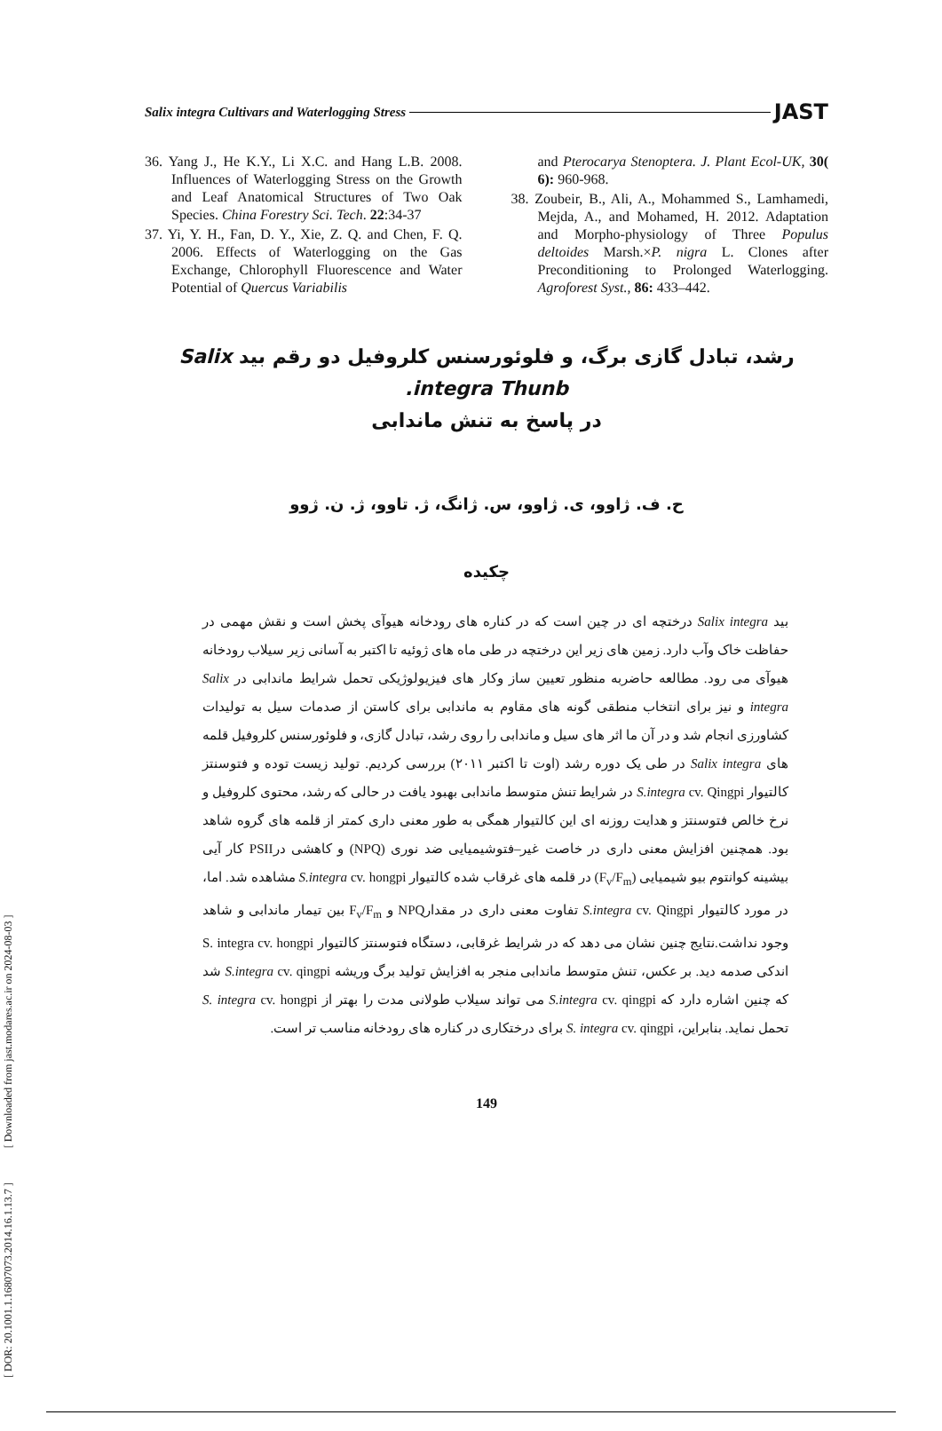[ DOR: 20.1001.1.16807073.2014.16.1.13.7 ] [ Downloaded from jast.modares.ac.ir on 2024-08-03 ]
Salix integra Cultivars and Waterlogging Stress JAST
36. Yang J., He K.Y., Li X.C. and Hang L.B. 2008. Influences of Waterlogging Stress on the Growth and Leaf Anatomical Structures of Two Oak Species. China Forestry Sci. Tech. 22:34-37
37. Yi, Y. H., Fan, D. Y., Xie, Z. Q. and Chen, F. Q. 2006. Effects of Waterlogging on the Gas Exchange, Chlorophyll Fluorescence and Water Potential of Quercus Variabilis
and Pterocarya Stenoptera. J. Plant Ecol-UK, 30( 6): 960-968.
38. Zoubeir, B., Ali, A., Mohammed S., Lamhamedi, Mejda, A., and Mohamed, H. 2012. Adaptation and Morpho-physiology of Three Populus deltoides Marsh.×P. nigra L. Clones after Preconditioning to Prolonged Waterlogging. Agroforest Syst., 86: 433–442.
رشد، تبادل گازی برگ، و فلوئورسنس کلروفیل دو رقم بید Salix integra Thunb.
در پاسخ به تنش ماندابی
ح. ف. ژاوو، ی. ژاوو، س. ژانگ، ژ. تاوو، ژ. ن. ژوو
چکیده
بید Salix integra درختچه ای در چین است که در کناره های رودخانه هیوآی پخش است و نقش مهمی در حفاظت خاک وآب دارد. زمین های زیر این درختچه در طی ماه های ژوئیه تا اکتبر به آسانی زیر سیلاب رودخانه هیوآی می رود. مطالعه حاضربه منظور تعیین ساز وکار های فیزیولوژیکی تحمل شرایط ماندابی در Salix integra و نیز برای انتخاب منطقی گونه های مقاوم به ماندابی برای کاستن از صدمات سیل به تولیدات کشاورزی انجام شد و در آن ما اثر های سیل و ماندابی را روی رشد، تبادل گازی، و فلوئورسنس کلروفیل قلمه های Salix integra در طی یک دوره رشد (اوت تا اکتبر ۲۰۱۱) بررسی کردیم. تولید زیست توده و فتوسنتز کالتیوار S.integra cv. Qingpi در شرایط تنش متوسط ماندابی بهبود یافت در حالی که رشد، محتوی کلروفیل و نرخ خالص فتوسنتز و هدایت روزنه ای این کالتیوار همگی به طور معنی داری کمتر از قلمه های گروه شاهد بود. همچنین افزایش معنی داری در خاصت غیر–فتوشیمیایی ضد نوری (NPQ) و کاهشی درPSII کار آیی بیشینه کوانتوم بیو شیمیایی (F<sub>v</sub>/F<sub>m</sub>) در قلمه های غرقاب شده کالتیوار S.integra cv. hongpi مشاهده شد. اما، در مورد کالتیوار S.integra cv. Qingpi تفاوت معنی داری در مقدارNPQ و F<sub>v</sub>/F<sub>m</sub> بین تیمار ماندابی و شاهد وجود نداشت.نتایج چنین نشان می دهد که در شرایط غرقابی، دستگاه فتوسنتز کالتیوار S. integra cv. hongpi اندکی صدمه دید. بر عکس، تنش متوسط ماندابی منجر به افزایش تولید برگ وریشه S.integra cv. qingpi شد که چنین اشاره دارد که S.integra cv. qingpi می تواند سیلاب طولانی مدت را بهتر از S. integra cv. hongpi تحمل نماید. بنابراین، S. integra cv. qingpi برای درختکاری در کناره های رودخانه مناسب تر است.
149